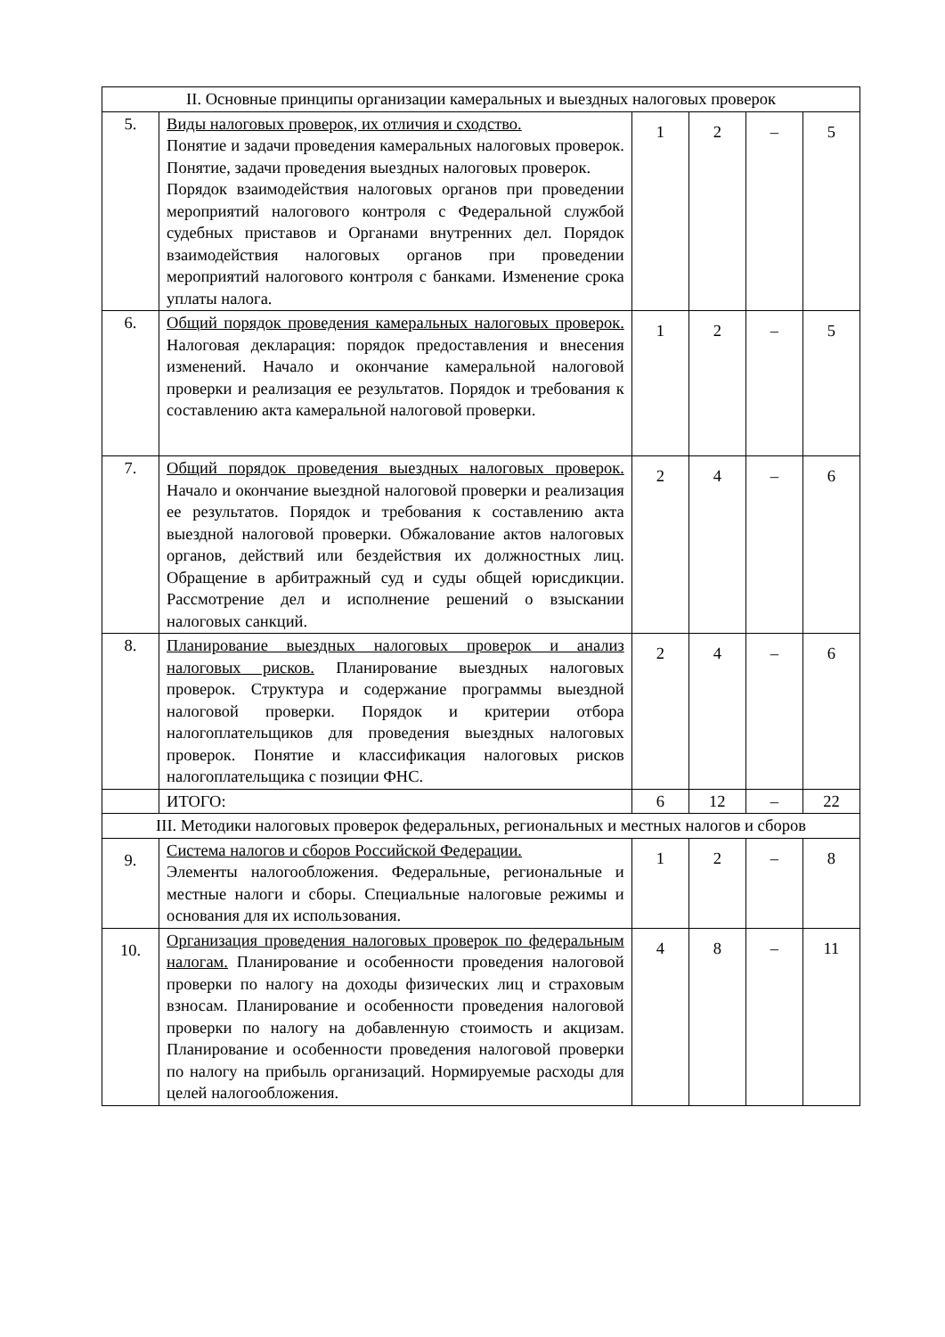| II. Основные принципы организации камеральных и выездных налоговых проверок | | | | | |
| 5. | Виды налоговых проверок, их отличия и сходство. Понятие и задачи проведения камеральных налоговых проверок. Понятие, задачи проведения выездных налоговых проверок. Порядок взаимодействия налоговых органов при проведении мероприятий налогового контроля с Федеральной службой судебных приставов и Органами внутренних дел. Порядок взаимодействия налоговых органов при проведении мероприятий налогового контроля с банками. Изменение срока уплаты налога. | 1 | 2 | – | 5 |
| 6. | Общий порядок проведения камеральных налоговых проверок. Налоговая декларация: порядок предоставления и внесения изменений. Начало и окончание камеральной налоговой проверки и реализация ее результатов. Порядок и требования к составлению акта камеральной налоговой проверки. | 1 | 2 | – | 5 |
| 7. | Общий порядок проведения выездных налоговых проверок. Начало и окончание выездной налоговой проверки и реализация ее результатов. Порядок и требования к составлению акта выездной налоговой проверки. Обжалование актов налоговых органов, действий или бездействия их должностных лиц. Обращение в арбитражный суд и суды общей юрисдикции. Рассмотрение дел и исполнение решений о взыскании налоговых санкций. | 2 | 4 | – | 6 |
| 8. | Планирование выездных налоговых проверок и анализ налоговых рисков. Планирование выездных налоговых проверок. Структура и содержание программы выездной налоговой проверки. Порядок и критерии отбора налогоплательщиков для проведения выездных налоговых проверок. Понятие и классификация налоговых рисков налогоплательщика с позиции ФНС. | 2 | 4 | – | 6 |
| | ИТОГО: | 6 | 12 | – | 22 |
| III. Методики налоговых проверок федеральных, региональных и местных налогов и сборов | | | | | |
| 9. | Система налогов и сборов Российской Федерации. Элементы налогообложения. Федеральные, региональные и местные налоги и сборы. Специальные налоговые режимы и основания для их использования. | 1 | 2 | – | 8 |
| 10. | Организация проведения налоговых проверок по федеральным налогам. Планирование и особенности проведения налоговой проверки по налогу на доходы физических лиц и страховым взносам. Планирование и особенности проведения налоговой проверки по налогу на добавленную стоимость и акцизам. Планирование и особенности проведения налоговой проверки по налогу на прибыль организаций. Нормируемые расходы для целей налогообложения. | 4 | 8 | – | 11 |